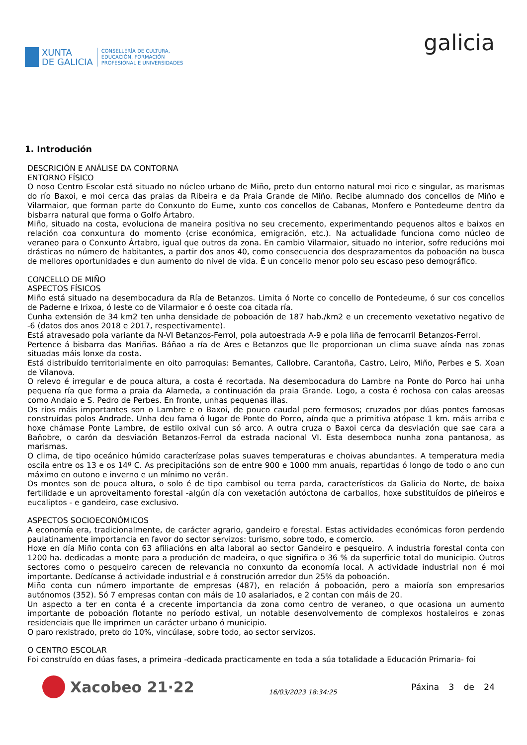XUNTA
DE GALICIA
CONSELLERÍA DE CULTURA,
EDUCACIÓN, FORMACIÓN
PROFESIONAL E UNIVERSIDADES
galicia
1. Introdución
DESCRICIÓN E ANÁLISE DA CONTORNA
ENTORNO FÍSICO
O noso Centro Escolar está situado no núcleo urbano de Miño, preto dun entorno natural moi rico e singular, as marismas do río Baxoi, e moi cerca das praias da Ribeira e da Praia Grande de Miño. Recibe alumnado dos concellos de Miño e Vilarmaior, que forman parte do Conxunto do Eume, xunto cos concellos de Cabanas, Monfero e Pontedeume dentro da bisbarra natural que forma o Golfo Ártabro.
Miño, situado na costa, evoluciona de maneira positiva no seu crecemento, experimentando pequenos altos e baixos en relación coa conxuntura do momento (crise económica, emigración, etc.). Na actualidade funciona como núcleo de veraneo para o Conxunto Ártabro, igual que outros da zona. En cambio Vilarmaior, situado no interior, sofre reducións moi drásticas no número de habitantes, a partir dos anos 40, como consecuencia dos desprazamentos da poboación na busca de mellores oportunidades e dun aumento do nivel de vida. É un concello menor polo seu escaso peso demográfico.
CONCELLO DE MIÑO
ASPECTOS FÍSICOS
Miño está situado na desembocadura da Ría de Betanzos. Limita ó Norte co concello de Pontedeume, ó sur cos concellos de Paderne e Irixoa, ó leste co de Vilarmaior e ó oeste coa citada ría.
Cunha extensión de 34 km2 ten unha densidade de poboación de 187 hab./km2 e un crecemento vexetativo negativo de -6 (datos dos anos 2018 e 2017, respectivamente).
Está atravesado pola variante da N-VI Betanzos-Ferrol, pola autoestrada A-9 e pola liña de ferrocarril Betanzos-Ferrol.
Pertence á bisbarra das Mariñas. Báñao a ría de Ares e Betanzos que lle proporcionan un clima suave aínda nas zonas situadas máis lonxe da costa.
Está distribuído territorialmente en oito parroquias: Bemantes, Callobre, Carantoña, Castro, Leiro, Miño, Perbes e S. Xoan de Vilanova.
O relevo é irregular e de pouca altura, a costa é recortada. Na desembocadura do Lambre na Ponte do Porco hai unha pequena ría que forma a praia da Alameda, a continuación da praia Grande. Logo, a costa é rochosa con calas areosas como Andaio e S. Pedro de Perbes. En fronte, unhas pequenas illas.
Os ríos máis importantes son o Lambre e o Baxoi, de pouco caudal pero fermosos; cruzados por dúas pontes famosas construídas polos Andrade. Unha deu fama ó lugar de Ponte do Porco, aínda que a primitiva atópase 1 km. máis arriba e hoxe chámase Ponte Lambre, de estilo oxival cun só arco. A outra cruza o Baxoi cerca da desviación que sae cara a Bañobre, o carón da desviación Betanzos-Ferrol da estrada nacional VI. Esta desemboca nunha zona pantanosa, as marismas.
O clima, de tipo oceánico húmido caracterízase polas suaves temperaturas e choivas abundantes. A temperatura media oscila entre os 13 e os 14º C. As precipitacións son de entre 900 e 1000 mm anuais, repartidas ó longo de todo o ano cun máximo en outono e inverno e un mínimo no verán.
Os montes son de pouca altura, o solo é de tipo cambisol ou terra parda, característicos da Galicia do Norte, de baixa fertilidade e un aproveitamento forestal -algún día con vexetación autóctona de carballos, hoxe substituídos de piñeiros e eucaliptos - e gandeiro, case exclusivo.
ASPECTOS SOCIOECONÓMICOS
A economía era, tradicionalmente, de carácter agrario, gandeiro e forestal. Estas actividades económicas foron perdendo paulatinamente importancia en favor do sector servizos: turismo, sobre todo, e comercio.
Hoxe en día Miño conta con 63 afiliacións en alta laboral ao sector Gandeiro e pesqueiro. A industria forestal conta con 1200 ha. dedicadas a monte para a produción de madeira, o que significa o 36 % da superficie total do municipio. Outros sectores como o pesqueiro carecen de relevancia no conxunto da economía local. A actividade industrial non é moi importante. Dedícanse á actividade industrial e á construción arredor dun 25% da poboación.
Miño conta cun número importante de empresas (487), en relación á poboación, pero a maioría son empresarios autónomos (352). Só 7 empresas contan con máis de 10 asalariados, e 2 contan con máis de 20.
Un aspecto a ter en conta é a crecente importancia da zona como centro de veraneo, o que ocasiona un aumento importante de poboación flotante no período estival, un notable desenvolvemento de complexos hostaleiros e zonas residenciais que lle imprimen un carácter urbano ó municipio.
O paro rexistrado, preto do 10%, vincúlase, sobre todo, ao sector servizos.
O CENTRO ESCOLAR
Foi construído en dúas fases, a primeira -dedicada practicamente en toda a súa totalidade a Educación Primaria- foi
Xacobeo 21·22
16/03/2023 18:34:25
Páxina 3 de 24